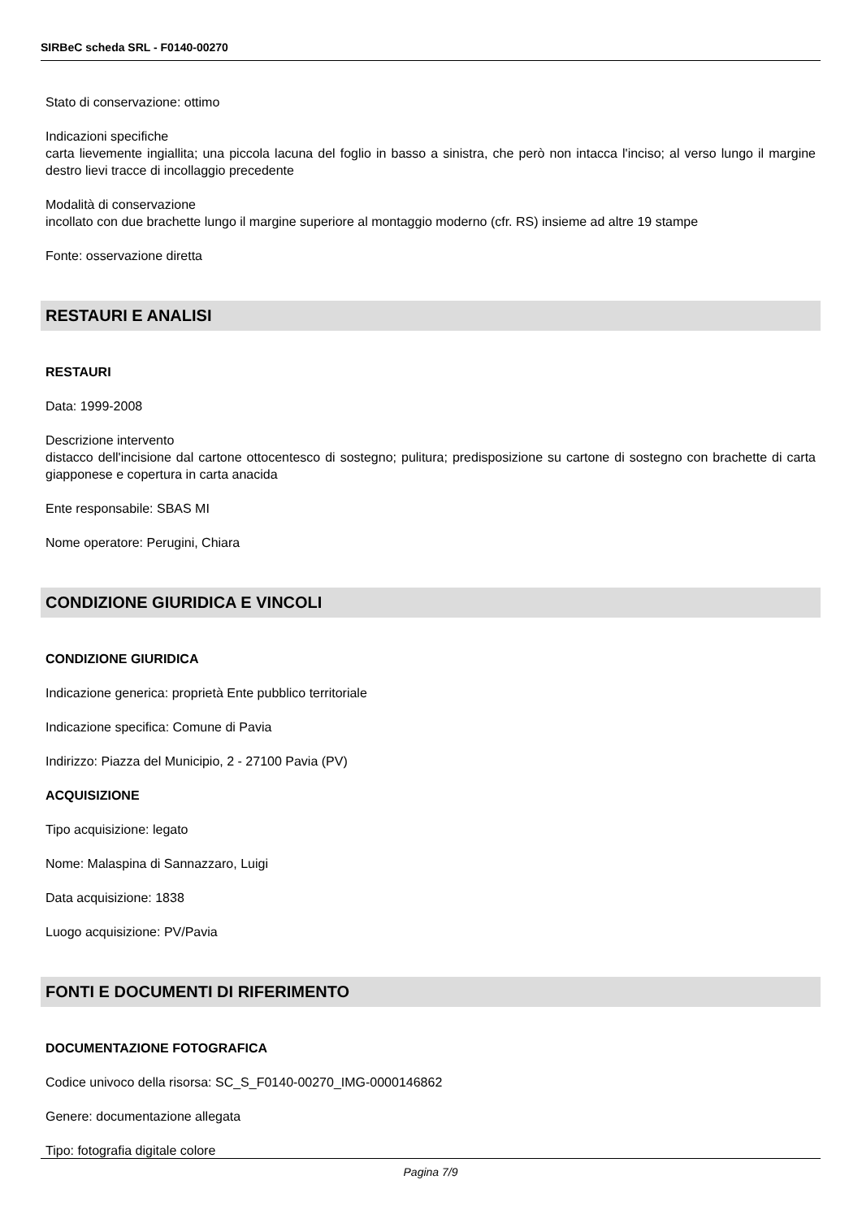SIRBeC scheda SRL - F0140-00270
Stato di conservazione: ottimo
Indicazioni specifiche
carta lievemente ingiallita; una piccola lacuna del foglio in basso a sinistra, che però non intacca l'inciso; al verso lungo il margine destro lievi tracce di incollaggio precedente
Modalità di conservazione
incollato con due brachette lungo il margine superiore al montaggio moderno (cfr. RS) insieme ad altre 19 stampe
Fonte: osservazione diretta
RESTAURI E ANALISI
RESTAURI
Data: 1999-2008
Descrizione intervento
distacco dell'incisione dal cartone ottocentesco di sostegno; pulitura; predisposizione su cartone di sostegno con brachette di carta giapponese e copertura in carta anacida
Ente responsabile: SBAS MI
Nome operatore: Perugini, Chiara
CONDIZIONE GIURIDICA E VINCOLI
CONDIZIONE GIURIDICA
Indicazione generica: proprietà Ente pubblico territoriale
Indicazione specifica: Comune di Pavia
Indirizzo: Piazza del Municipio, 2 - 27100 Pavia (PV)
ACQUISIZIONE
Tipo acquisizione: legato
Nome: Malaspina di Sannazzaro, Luigi
Data acquisizione: 1838
Luogo acquisizione: PV/Pavia
FONTI E DOCUMENTI DI RIFERIMENTO
DOCUMENTAZIONE FOTOGRAFICA
Codice univoco della risorsa: SC_S_F0140-00270_IMG-0000146862
Genere: documentazione allegata
Tipo: fotografia digitale colore
Pagina 7/9